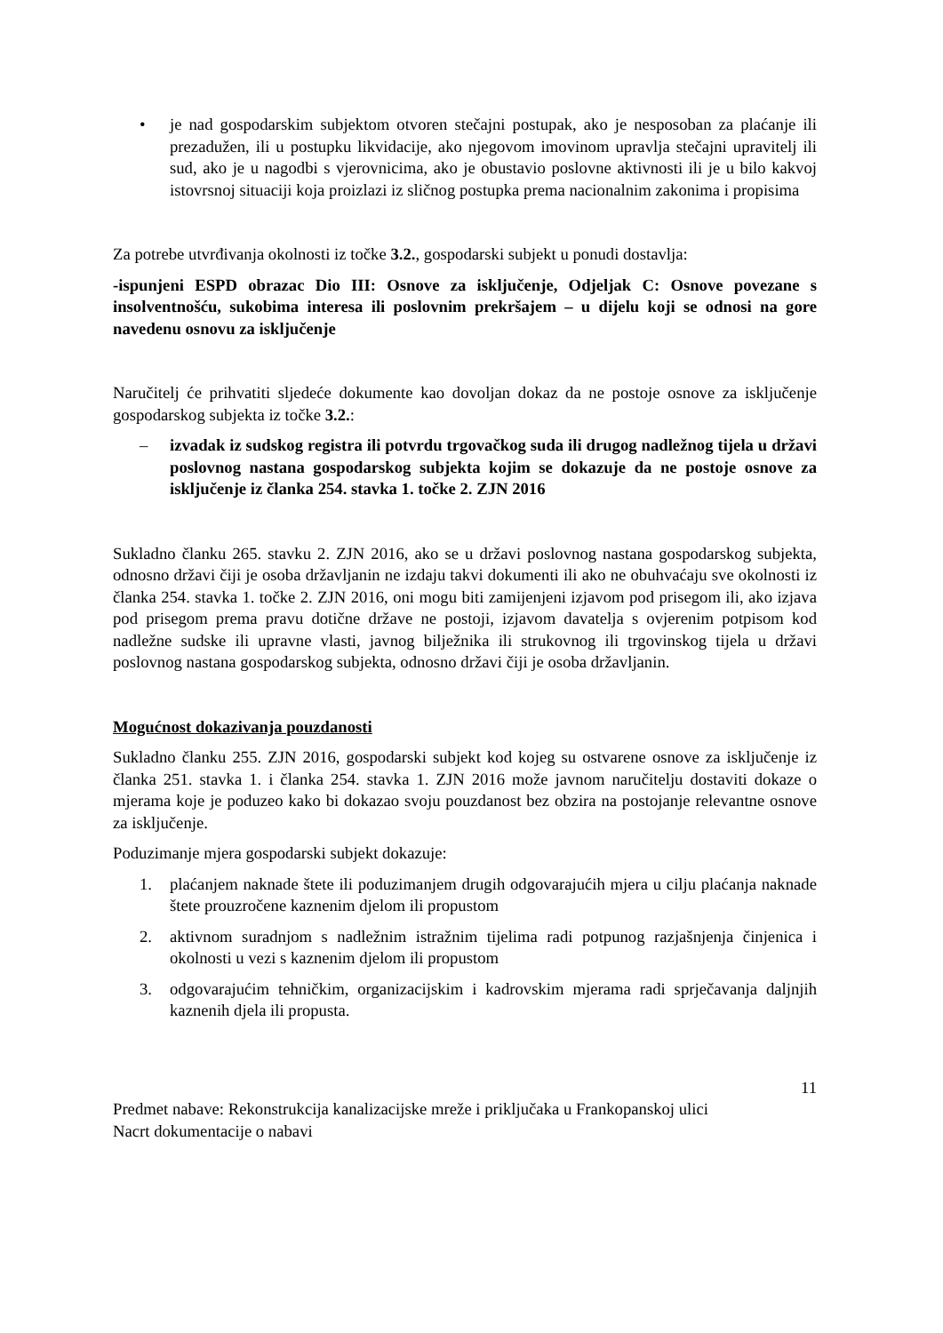• je nad gospodarskim subjektom otvoren stečajni postupak, ako je nesposoban za plaćanje ili prezadužen, ili u postupku likvidacije, ako njegovom imovinom upravlja stečajni upravitelj ili sud, ako je u nagodbi s vjerovnicima, ako je obustavio poslovne aktivnosti ili je u bilo kakvoj istovrsnoj situaciji koja proizlazi iz sličnog postupka prema nacionalnim zakonima i propisima
Za potrebe utvrđivanja okolnosti iz točke 3.2., gospodarski subjekt u ponudi dostavlja:
-ispunjeni ESPD obrazac Dio III: Osnove za isključenje, Odjeljak C: Osnove povezane s insolventnošću, sukobima interesa ili poslovnim prekršajem – u dijelu koji se odnosi na gore navedenu osnovu za isključenje
Naručitelj će prihvatiti sljedeće dokumente kao dovoljan dokaz da ne postoje osnove za isključenje gospodarskog subjekta iz točke 3.2.:
– izvadak iz sudskog registra ili potvrdu trgovačkog suda ili drugog nadležnog tijela u državi poslovnog nastana gospodarskog subjekta kojim se dokazuje da ne postoje osnove za isključenje iz članka 254. stavka 1. točke 2. ZJN 2016
Sukladno članku 265. stavku 2. ZJN 2016, ako se u državi poslovnog nastana gospodarskog subjekta, odnosno državi čiji je osoba državljanin ne izdaju takvi dokumenti ili ako ne obuhvaćaju sve okolnosti iz članka 254. stavka 1. točke 2. ZJN 2016, oni mogu biti zamijenjeni izjavom pod prisegom ili, ako izjava pod prisegom prema pravu dotične države ne postoji, izjavom davatelja s ovjerenim potpisom kod nadležne sudske ili upravne vlasti, javnog bilježnika ili strukovnog ili trgovinskog tijela u državi poslovnog nastana gospodarskog subjekta, odnosno državi čiji je osoba državljanin.
Mogućnost dokazivanja pouzdanosti
Sukladno članku 255. ZJN 2016, gospodarski subjekt kod kojeg su ostvarene osnove za isključenje iz članka 251. stavka 1. i članka 254. stavka 1. ZJN 2016 može javnom naručitelju dostaviti dokaze o mjerama koje je poduzeo kako bi dokazao svoju pouzdanost bez obzira na postojanje relevantne osnove za isključenje.
Poduzimanje mjera gospodarski subjekt dokazuje:
1. plaćanjem naknade štete ili poduzimanjem drugih odgovarajućih mjera u cilju plaćanja naknade štete prouzročene kaznenim djelom ili propustom
2. aktivnom suradnjom s nadležnim istražnim tijelima radi potpunog razjašnjenja činjenica i okolnosti u vezi s kaznenim djelom ili propustom
3. odgovarajućim tehničkim, organizacijskim i kadrovskim mjerama radi sprječavanja daljnjih kaznenih djela ili propusta.
11
Predmet nabave: Rekonstrukcija kanalizacijske mreže i priključaka u Frankopanskoj ulici
Nacrt dokumentacije o nabavi